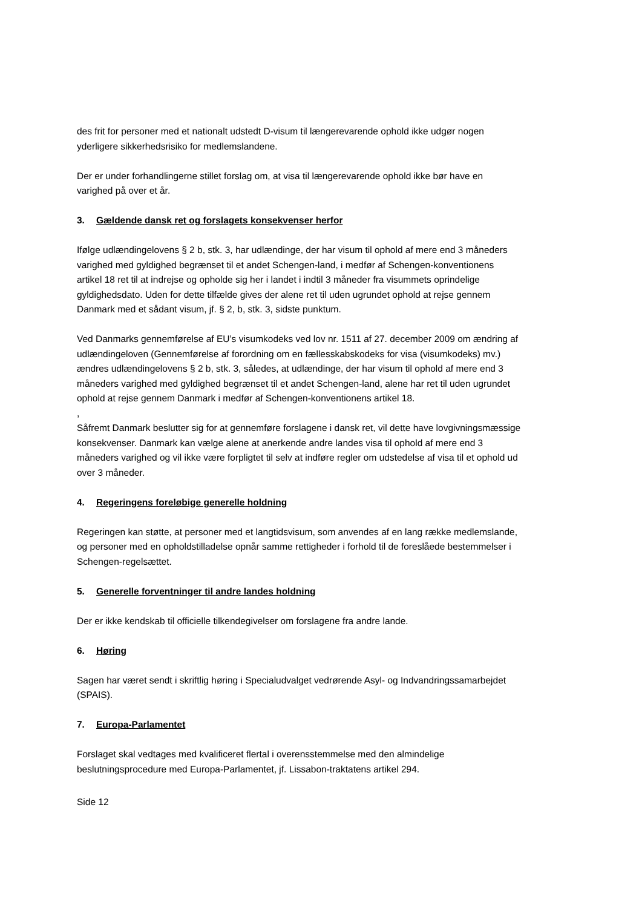des frit for personer med et nationalt udstedt D-visum til længerevarende ophold ikke udgør nogen yderligere sikkerhedsrisiko for medlemslandene.
Der er under forhandlingerne stillet forslag om, at visa til længerevarende ophold ikke bør have en varighed på over et år.
3. Gældende dansk ret og forslagets konsekvenser herfor
Ifølge udlændingelovens § 2 b, stk. 3, har udlændinge, der har visum til ophold af mere end 3 måneders varighed med gyldighed begrænset til et andet Schengen-land, i medfør af Schengen-konventionens artikel 18 ret til at indrejse og opholde sig her i landet i indtil 3 måneder fra visummets oprindelige gyldighedsdato. Uden for dette tilfælde gives der alene ret til uden ugrundet ophold at rejse gennem Danmark med et sådant visum, jf. § 2, b, stk. 3, sidste punktum.
Ved Danmarks gennemførelse af EU’s visumkodeks ved lov nr. 1511 af 27. december 2009 om ændring af udlændingeloven (Gennemførelse af forordning om en fællesskabskodeks for visa (visumkodeks) mv.) ændres udlændingelovens § 2 b, stk. 3, således, at udlændinge, der har visum til ophold af mere end 3 måneders varighed med gyldighed begrænset til et andet Schengen-land, alene har ret til uden ugrundet ophold at rejse gennem Danmark i medfør af Schengen-konventionens artikel 18.
,
Såfremt Danmark beslutter sig for at gennemføre forslagene i dansk ret, vil dette have lovgivningsmæssige konsekvenser. Danmark kan vælge alene at anerkende andre landes visa til ophold af mere end 3 måneders varighed og vil ikke være forpligtet til selv at indføre regler om udstedelse af visa til et ophold ud over 3 måneder.
4. Regeringens foreløbige generelle holdning
Regeringen kan støtte, at personer med et langtidsvisum, som anvendes af en lang række medlemslande, og personer med en opholdstilladelse opnår samme rettigheder i forhold til de foreslåede bestemmelser i Schengen-regelsættet.
5. Generelle forventninger til andre landes holdning
Der er ikke kendskab til officielle tilkendegivelser om forslagene fra andre lande.
6. Høring
Sagen har været sendt i skriftlig høring i Specialudvalget vedrørende Asyl- og Indvandringssamarbejdet (SPAIS).
7. Europa-Parlamentet
Forslaget skal vedtages med kvalificeret flertal i overensstemmelse med den almindelige beslutningsprocedure med Europa-Parlamentet, jf. Lissabon-traktatens artikel 294.
Side 12